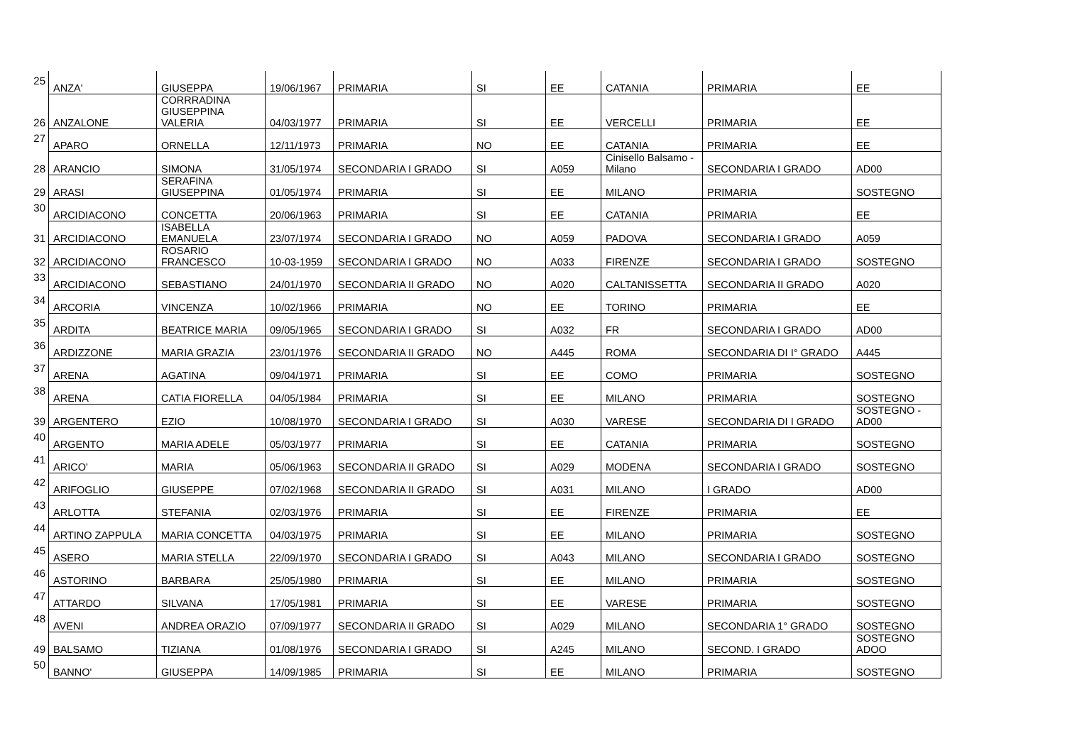| 25 | ANZA' | GIUSEPPA | 19/06/1967 | PRIMARIA | SI | EE | CATANIA | PRIMARIA | EE |
| 26 | ANZALONE | CORRRADINA GIUSEPPINA VALERIA | 04/03/1977 | PRIMARIA | SI | EE | VERCELLI | PRIMARIA | EE |
| 27 | APARO | ORNELLA | 12/11/1973 | PRIMARIA | NO | EE | CATANIA | PRIMARIA | EE |
| 28 | ARANCIO | SIMONA | 31/05/1974 | SECONDARIA I GRADO | SI | A059 | Cinisello Balsamo - Milano | SECONDARIA I GRADO | AD00 |
| 29 | ARASI | SERAFINA GIUSEPPINA | 01/05/1974 | PRIMARIA | SI | EE | MILANO | PRIMARIA | SOSTEGNO |
| 30 | ARCIDIACONO | CONCETTA | 20/06/1963 | PRIMARIA | SI | EE | CATANIA | PRIMARIA | EE |
| 31 | ARCIDIACONO | ISABELLA EMANUELA | 23/07/1974 | SECONDARIA I GRADO | NO | A059 | PADOVA | SECONDARIA I GRADO | A059 |
| 32 | ARCIDIACONO | ROSARIO FRANCESCO | 10-03-1959 | SECONDARIA I GRADO | NO | A033 | FIRENZE | SECONDARIA I GRADO | SOSTEGNO |
| 33 | ARCIDIACONO | SEBASTIANO | 24/01/1970 | SECONDARIA II GRADO | NO | A020 | CALTANISSETTA | SECONDARIA II GRADO | A020 |
| 34 | ARCORIA | VINCENZA | 10/02/1966 | PRIMARIA | NO | EE | TORINO | PRIMARIA | EE |
| 35 | ARDITA | BEATRICE MARIA | 09/05/1965 | SECONDARIA I GRADO | SI | A032 | FR | SECONDARIA I GRADO | AD00 |
| 36 | ARDIZZONE | MARIA GRAZIA | 23/01/1976 | SECONDARIA II GRADO | NO | A445 | ROMA | SECONDARIA DI I° GRADO | A445 |
| 37 | ARENA | AGATINA | 09/04/1971 | PRIMARIA | SI | EE | COMO | PRIMARIA | SOSTEGNO |
| 38 | ARENA | CATIA FIORELLA | 04/05/1984 | PRIMARIA | SI | EE | MILANO | PRIMARIA | SOSTEGNO |
| 39 | ARGENTERO | EZIO | 10/08/1970 | SECONDARIA I GRADO | SI | A030 | VARESE | SECONDARIA DI I GRADO | SOSTEGNO - AD00 |
| 40 | ARGENTO | MARIA ADELE | 05/03/1977 | PRIMARIA | SI | EE | CATANIA | PRIMARIA | SOSTEGNO |
| 41 | ARICO' | MARIA | 05/06/1963 | SECONDARIA II GRADO | SI | A029 | MODENA | SECONDARIA I GRADO | SOSTEGNO |
| 42 | ARIFOGLIO | GIUSEPPE | 07/02/1968 | SECONDARIA II GRADO | SI | A031 | MILANO | I GRADO | AD00 |
| 43 | ARLOTTA | STEFANIA | 02/03/1976 | PRIMARIA | SI | EE | FIRENZE | PRIMARIA | EE |
| 44 | ARTINO ZAPPULA | MARIA CONCETTA | 04/03/1975 | PRIMARIA | SI | EE | MILANO | PRIMARIA | SOSTEGNO |
| 45 | ASERO | MARIA STELLA | 22/09/1970 | SECONDARIA I GRADO | SI | A043 | MILANO | SECONDARIA I GRADO | SOSTEGNO |
| 46 | ASTORINO | BARBARA | 25/05/1980 | PRIMARIA | SI | EE | MILANO | PRIMARIA | SOSTEGNO |
| 47 | ATTARDO | SILVANA | 17/05/1981 | PRIMARIA | SI | EE | VARESE | PRIMARIA | SOSTEGNO |
| 48 | AVENI | ANDREA ORAZIO | 07/09/1977 | SECONDARIA II GRADO | SI | A029 | MILANO | SECONDARIA 1° GRADO | SOSTEGNO |
| 49 | BALSAMO | TIZIANA | 01/08/1976 | SECONDARIA I GRADO | SI | A245 | MILANO | SECOND. I GRADO | SOSTEGNO ADOO |
| 50 | BANNO' | GIUSEPPA | 14/09/1985 | PRIMARIA | SI | EE | MILANO | PRIMARIA | SOSTEGNO |